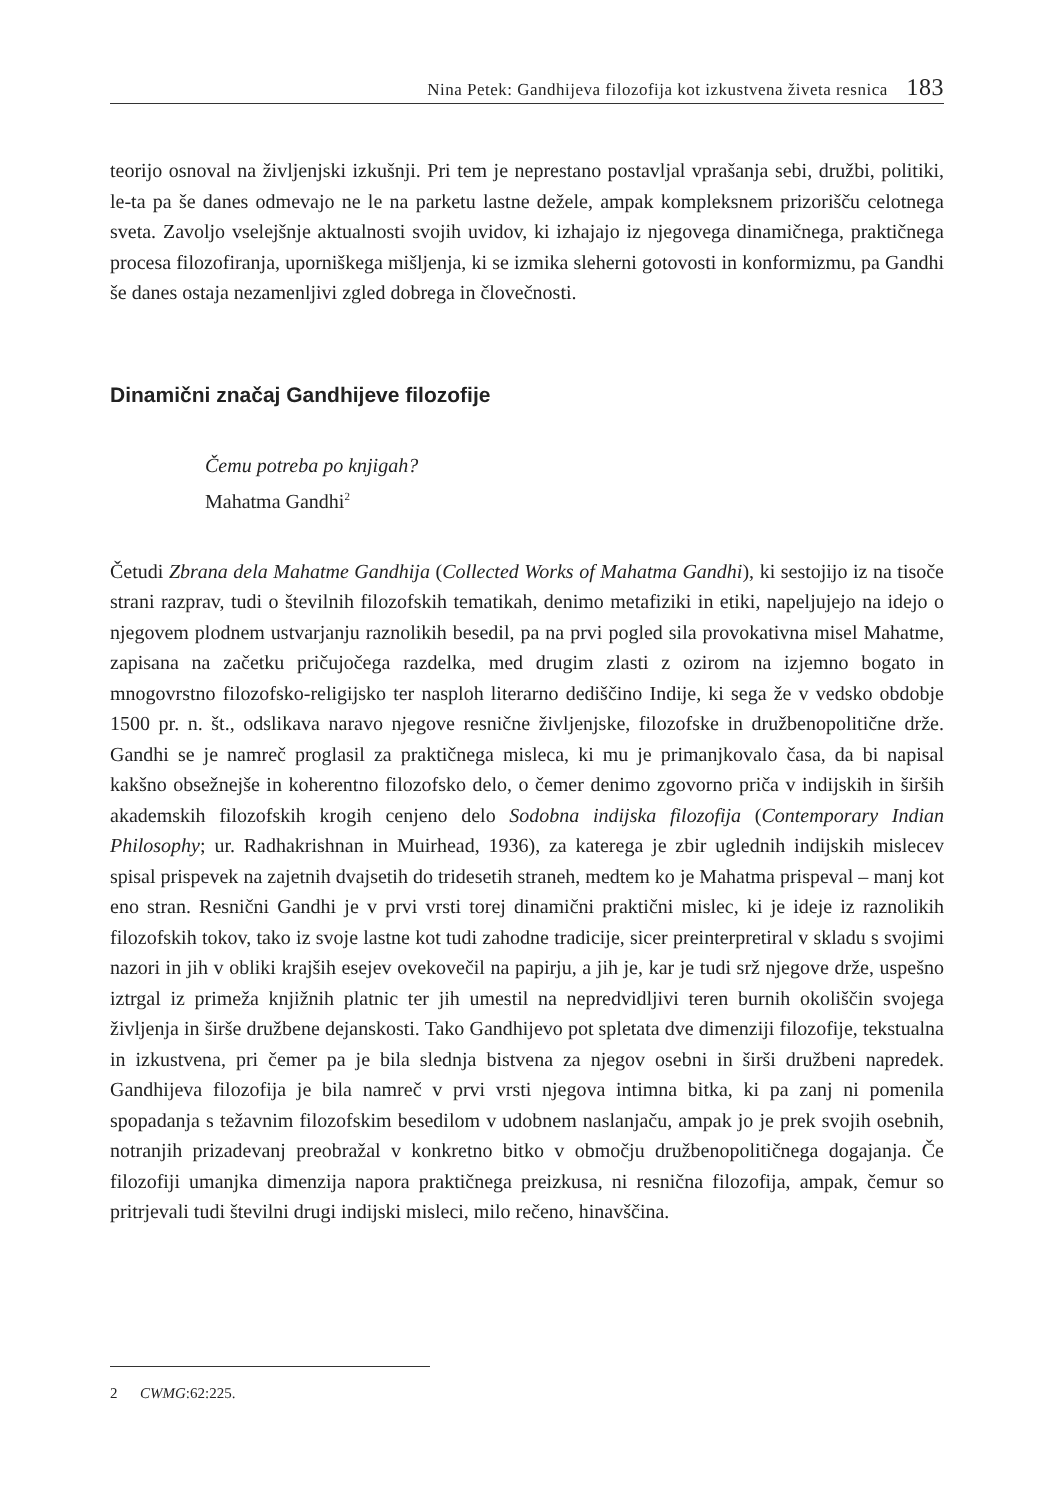Nina Petek: Gandhijeva filozofija kot izkustvena živeta resnica 183
teorijo osnoval na življenjski izkušnji. Pri tem je neprestano postavljal vprašanja sebi, družbi, politiki, le-ta pa še danes odmevajo ne le na parketu lastne dežele, ampak kompleksnem prizorišču celotnega sveta. Zavoljo vselejšnje aktualnosti svojih uvidov, ki izhajajo iz njegovega dinamičnega, praktičnega procesa filozofiranja, uporniškega mišljenja, ki se izmika sleherni gotovosti in konformizmu, pa Gandhi še danes ostaja nezamenljivi zgled dobrega in človečnosti.
Dinamični značaj Gandhijeve filozofije
Čemu potreba po knjigah?
Mahatma Gandhi<sup>2</sup>
Četudi Zbrana dela Mahatme Gandhija (Collected Works of Mahatma Gandhi), ki sestojijo iz na tisoče strani razprav, tudi o številnih filozofskih tematikah, denimo metafiziki in etiki, napeljujejo na idejo o njegovem plodnem ustvarjanju raznolikih besedil, pa na prvi pogled sila provokativna misel Mahatme, zapisana na začetku pričujočega razdelka, med drugim zlasti z ozirom na izjemno bogato in mnogovrstno filozofsko-religijsko ter nasploh literarno dediščino Indije, ki sega že v vedsko obdobje 1500 pr. n. št., odslikava naravo njegove resnične življenjske, filozofske in družbenopolitične drže. Gandhi se je namreč proglasil za praktičnega misleca, ki mu je primanjkovalo časa, da bi napisal kakšno obsežnejše in koherentno filozofsko delo, o čemer denimo zgovorno priča v indijskih in širših akademskih filozofskih krogih cenjeno delo Sodobna indijska filozofija (Contemporary Indian Philosophy; ur. Radhakrishnan in Muirhead, 1936), za katerega je zbir uglednih indijskih mislecev spisal prispevek na zajetnih dvajsetih do tridesetih straneh, medtem ko je Mahatma prispeval – manj kot eno stran. Resnični Gandhi je v prvi vrsti torej dinamični praktični mislec, ki je ideje iz raznolikih filozofskih tokov, tako iz svoje lastne kot tudi zahodne tradicije, sicer preinterpretiral v skladu s svojimi nazori in jih v obliki krajših esejev ovekovečil na papirju, a jih je, kar je tudi srž njegove drže, uspešno iztrgal iz primeža knjižnih platnic ter jih umestil na nepredvidljivi teren burnih okoliščin svojega življenja in širše družbene dejanskosti. Tako Gandhijevo pot spletata dve dimenziji filozofije, tekstualna in izkustvena, pri čemer pa je bila slednja bistvena za njegov osebni in širši družbeni napredek. Gandhijeva filozofija je bila namreč v prvi vrsti njegova intimna bitka, ki pa zanj ni pomenila spopadanja s težavnim filozofskim besedilom v udobnem naslanjaču, ampak jo je prek svojih osebnih, notranjih prizadevanj preobražal v konkretno bitko v območju družbenopolitičnega dogajanja. Če filozofiji umanjka dimenzija napora praktičnega preizkusa, ni resnična filozofija, ampak, čemur so pritrjevali tudi številni drugi indijski misleci, milo rečeno, hinavščina.
2 CWMG:62:225.